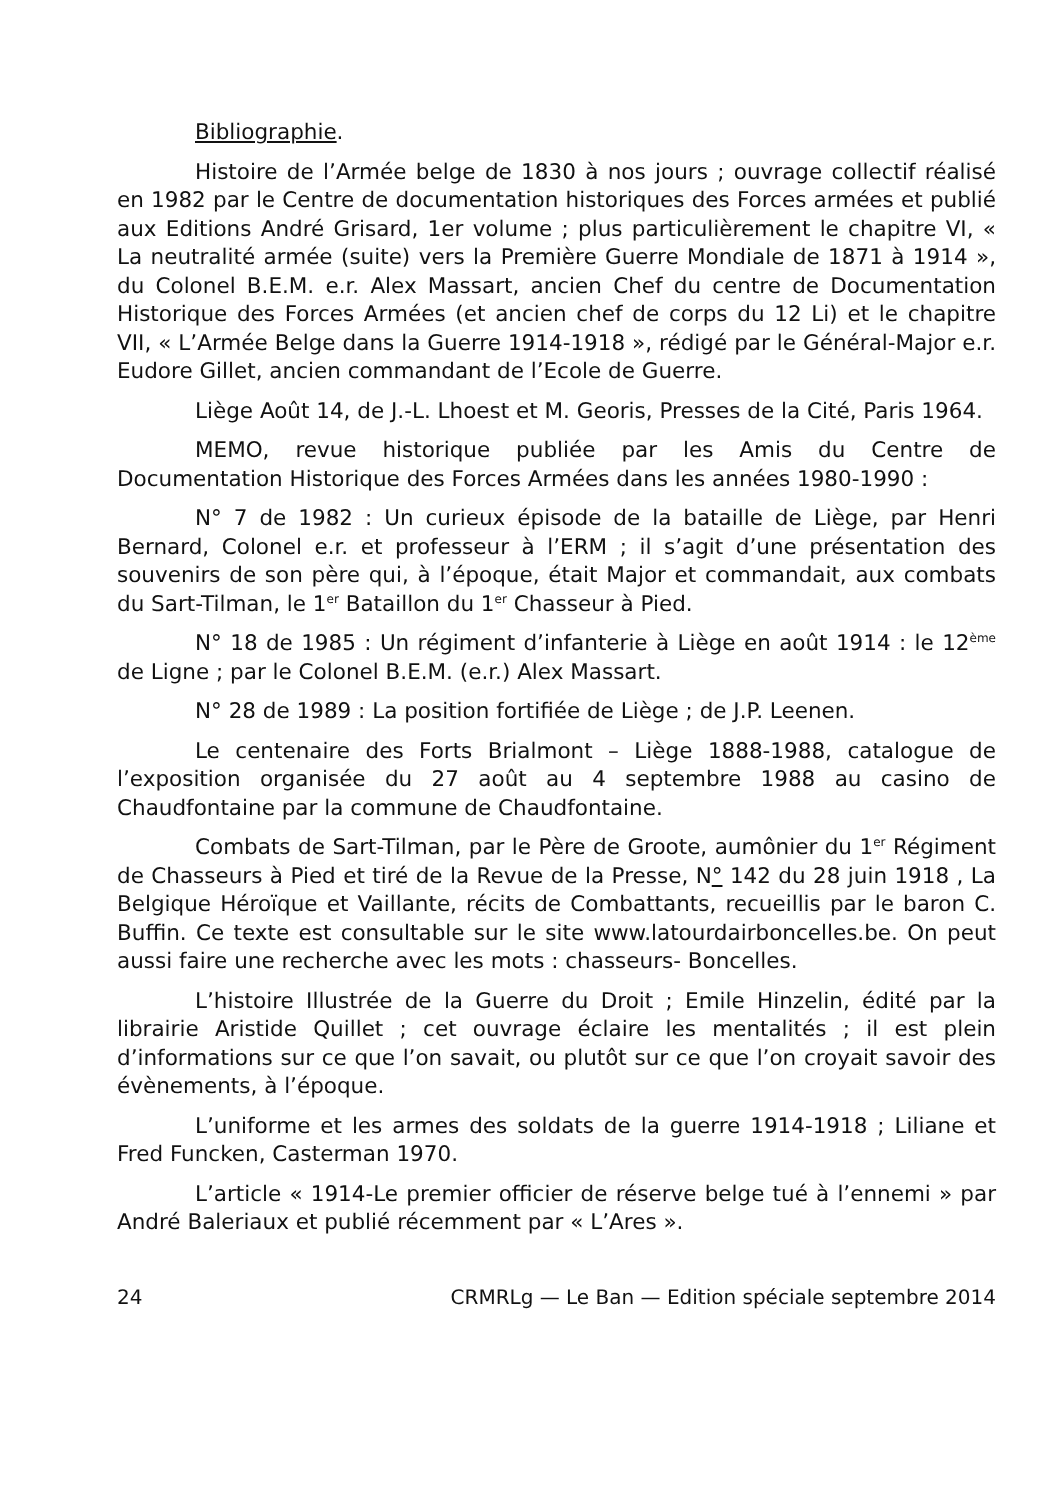Bibliographie.
Histoire de l’Armée belge de 1830 à nos jours ; ouvrage collectif réalisé en 1982 par le Centre de documentation historiques des Forces armées et publié aux Editions André Grisard, 1er volume ; plus particulièrement le chapitre VI, « La neutralité armée (suite) vers la Première Guerre Mondiale de 1871 à 1914 », du Colonel B.E.M. e.r. Alex Massart, ancien Chef du centre de Documentation Historique des Forces Armées (et ancien chef de corps du 12 Li) et le chapitre VII, « L’Armée Belge dans la Guerre 1914-1918 », rédigé par le Général-Major e.r. Eudore Gillet, ancien commandant de l’Ecole de Guerre.
Liège Août 14, de J.-L. Lhoest et M. Georis, Presses de la Cité, Paris 1964.
MEMO, revue historique publiée par les Amis du Centre de Documentation Historique des Forces Armées dans les années 1980-1990 :
N° 7 de 1982 : Un curieux épisode de la bataille de Liège, par Henri Bernard, Colonel e.r. et professeur à l’ERM ; il s’agit d’une présentation des souvenirs de son père qui, à l’époque, était Major et commandait, aux combats du Sart-Tilman, le 1<sup>er</sup> Bataillon du 1<sup>er</sup> Chasseur à Pied.
N° 18 de 1985 : Un régiment d’infanterie à Liège en août 1914 : le 12<sup>ème</sup> de Ligne ; par le Colonel B.E.M. (e.r.) Alex Massart.
N° 28 de 1989 : La position fortifiée de Liège ; de J.P. Leenen.
Le centenaire des Forts Brialmont – Liège 1888-1988, catalogue de l’exposition organisée du 27 août au 4 septembre 1988 au casino de Chaudfontaine par la commune de Chaudfontaine.
Combats de Sart-Tilman, par le Père de Groote, aumônier du 1<sup>er</sup> Régiment de Chasseurs à Pied et tiré de la Revue de la Presse, N° 142 du 28 juin 1918 , La Belgique Héroïque et Vaillante, récits de Combattants, recueillis par le baron C. Buffin. Ce texte est consultable sur le site www.latourdairboncelles.be. On peut aussi faire une recherche avec les mots : chasseurs- Boncelles.
L’histoire Illustrée de la Guerre du Droit ; Emile Hinzelin, édité par la librairie Aristide Quillet ; cet ouvrage éclaire les mentalités ; il est plein d’informations sur ce que l’on savait, ou plutôt sur ce que l’on croyait savoir des évènements, à l’époque.
L’uniforme et les armes des soldats de la guerre 1914-1918 ; Liliane et Fred Funcken, Casterman 1970.
L’article « 1914-Le premier officier de réserve belge tué à l’ennemi » par André Baleriaux et publié récemment par « L’Ares ».
24 CRMRLg — Le Ban — Edition spéciale septembre 2014